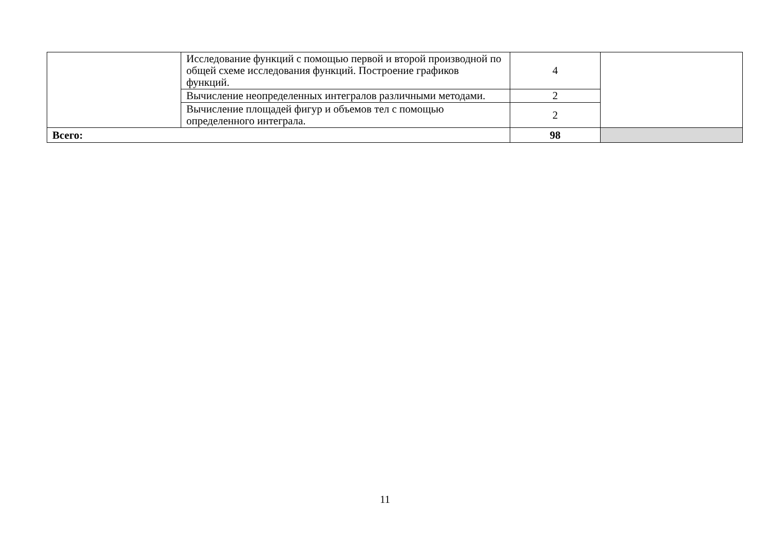| | Исследование функций с помощью первой и второй производной по общей схеме исследования функций. Построение графиков функций. | 4 | |
| | Вычисление неопределенных интегралов различными методами. | 2 | |
| | Вычисление площадей фигур и объемов тел с помощью определенного интеграла. | 2 | |
| Всего: | | 98 | |
11